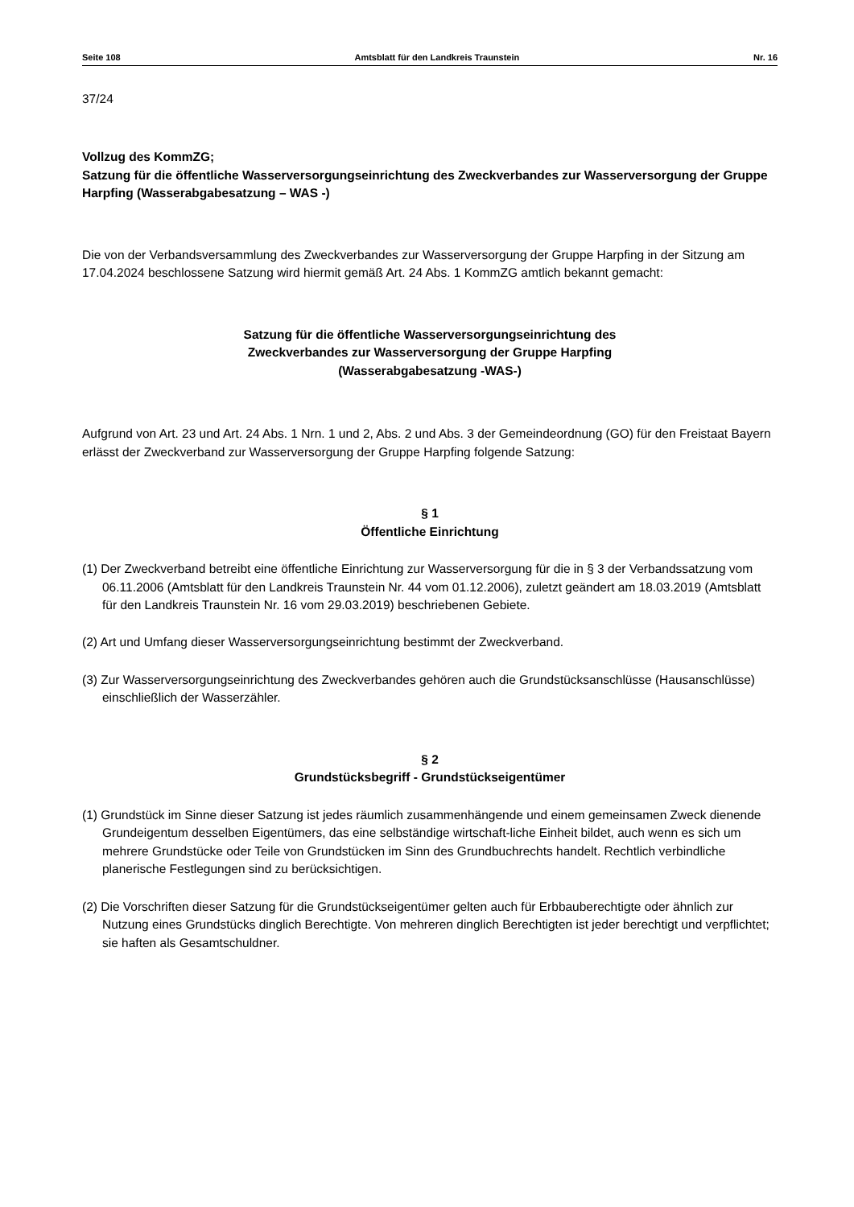Seite 108 Amtsblatt für den Landkreis Traunstein Nr. 16
37/24
Vollzug des KommZG;
Satzung für die öffentliche Wasserversorgungseinrichtung des Zweckverbandes zur Wasserversorgung der Gruppe Harpfing (Wasserabgabesatzung – WAS -)
Die von der Verbandsversammlung des Zweckverbandes zur Wasserversorgung der Gruppe Harpfing in der Sitzung am 17.04.2024 beschlossene Satzung wird hiermit gemäß Art. 24 Abs. 1 KommZG amtlich bekannt gemacht:
Satzung für die öffentliche Wasserversorgungseinrichtung des
Zweckverbandes zur Wasserversorgung der Gruppe Harpfing
(Wasserabgabesatzung -WAS-)
Aufgrund von Art. 23 und Art. 24 Abs. 1 Nrn. 1 und 2, Abs. 2 und Abs. 3 der Gemeindeordnung (GO) für den Freistaat Bayern erlässt der Zweckverband zur Wasserversorgung der Gruppe Harpfing folgende Satzung:
§ 1
Öffentliche Einrichtung
(1) Der Zweckverband betreibt eine öffentliche Einrichtung zur Wasserversorgung für die in § 3 der Verbandssatzung vom 06.11.2006 (Amtsblatt für den Landkreis Traunstein Nr. 44 vom 01.12.2006), zuletzt geändert am 18.03.2019 (Amtsblatt für den Landkreis Traunstein Nr. 16 vom 29.03.2019) beschriebenen Gebiete.
(2) Art und Umfang dieser Wasserversorgungseinrichtung bestimmt der Zweckverband.
(3) Zur Wasserversorgungseinrichtung des Zweckverbandes gehören auch die Grundstücksanschlüsse (Hausanschlüsse) einschließlich der Wasserzähler.
§ 2
Grundstücksbegriff - Grundstückseigentümer
(1) Grundstück im Sinne dieser Satzung ist jedes räumlich zusammenhängende und einem gemeinsamen Zweck dienende Grundeigentum desselben Eigentümers, das eine selbständige wirtschaft-liche Einheit bildet, auch wenn es sich um mehrere Grundstücke oder Teile von Grundstücken im Sinn des Grundbuchrechts handelt. Rechtlich verbindliche planerische Festlegungen sind zu berücksichtigen.
(2) Die Vorschriften dieser Satzung für die Grundstückseigentümer gelten auch für Erbbauberechtigte oder ähnlich zur Nutzung eines Grundstücks dinglich Berechtigte. Von mehreren dinglich Berechtigten ist jeder berechtigt und verpflichtet; sie haften als Gesamtschuldner.